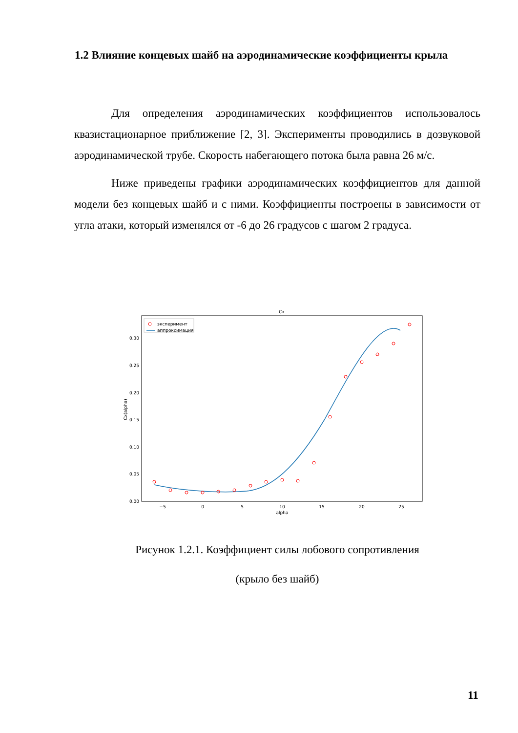1.2 Влияние концевых шайб на аэродинамические коэффициенты крыла
Для определения аэродинамических коэффициентов использовалось квазистационарное приближение [2, 3]. Эксперименты проводились в дозвуковой аэродинамической трубе. Скорость набегающего потока была равна 26 м/с.
Ниже приведены графики аэродинамических коэффициентов для данной модели без концевых шайб и с ними. Коэффициенты построены в зависимости от угла атаки, который изменялся от -6 до 26 градусов с шагом 2 градуса.
Cx
0.00
0.05
0.10
0.15
0.20
0.25
0.30
−5
0
5
10
15
20
25
alpha
Cx(alpha)
эксперимент
аппроксимация
Рисунок 1.2.1. Коэффициент силы лобового сопротивления
(крыло без шайб)
11